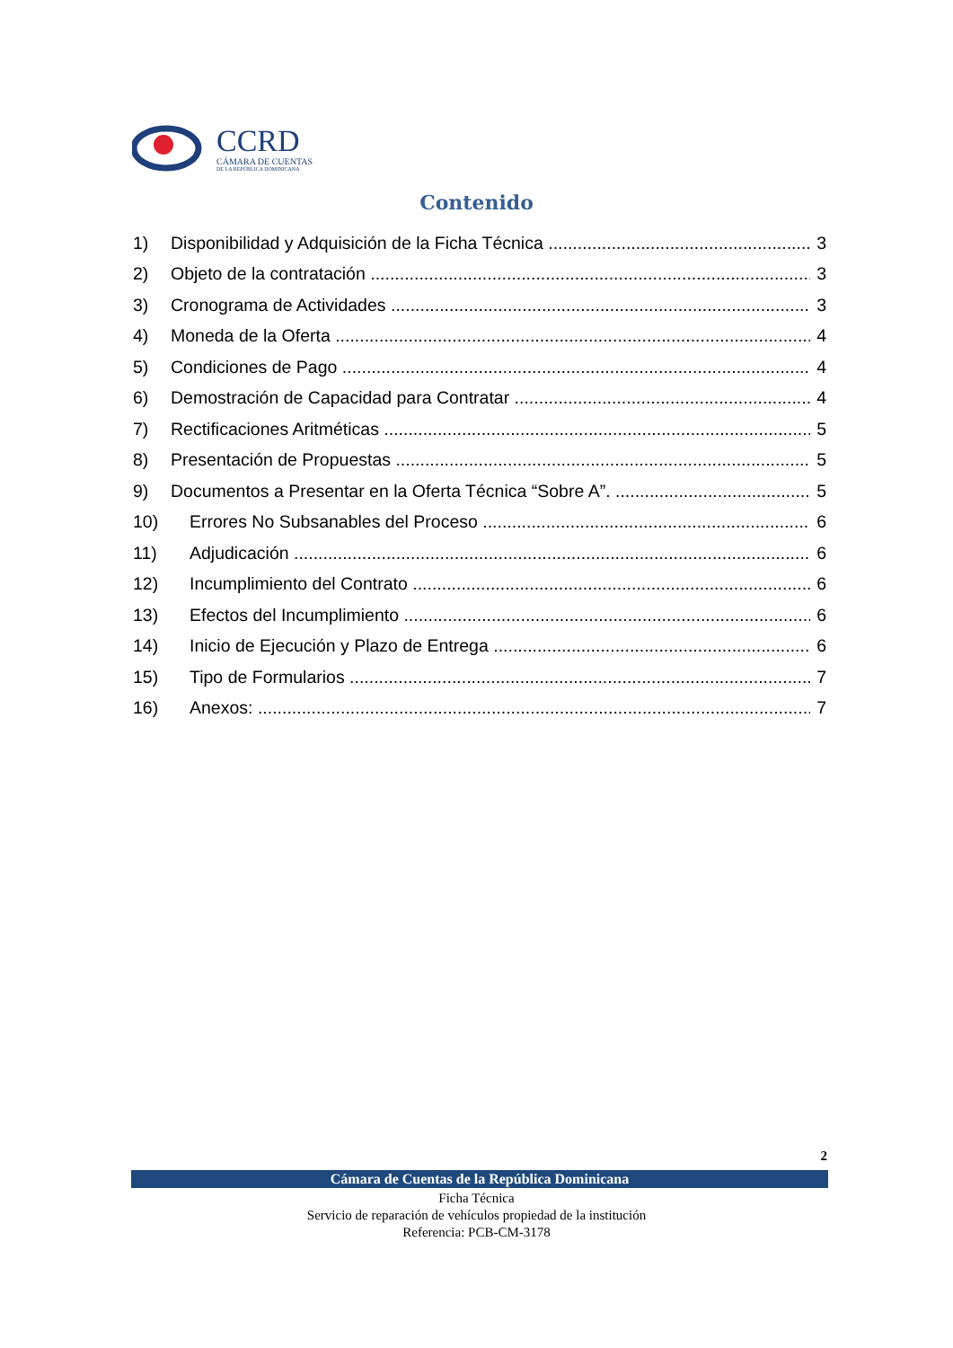CCRD
CÁMARA DE CUENTAS
DE LA REPÚBLICA DOMINICANA
Contenido
1) Disponibilidad y Adquisición de la Ficha Técnica 3
2) Objeto de la contratación 3
3) Cronograma de Actividades 3
4) Moneda de la Oferta 4
5) Condiciones de Pago 4
6) Demostración de Capacidad para Contratar 4
7) Rectificaciones Aritméticas 5
8) Presentación de Propuestas 5
9) Documentos a Presentar en la Oferta Técnica “Sobre A”. 5
10) Errores No Subsanables del Proceso 6
11) Adjudicación 6
12) Incumplimiento del Contrato 6
13) Efectos del Incumplimiento 6
14) Inicio de Ejecución y Plazo de Entrega 6
15) Tipo de Formularios 7
16) Anexos: 7
2
Cámara de Cuentas de la República Dominicana
Ficha Técnica
Servicio de reparación de vehículos propiedad de la institución
Referencia: PCB-CM-3178